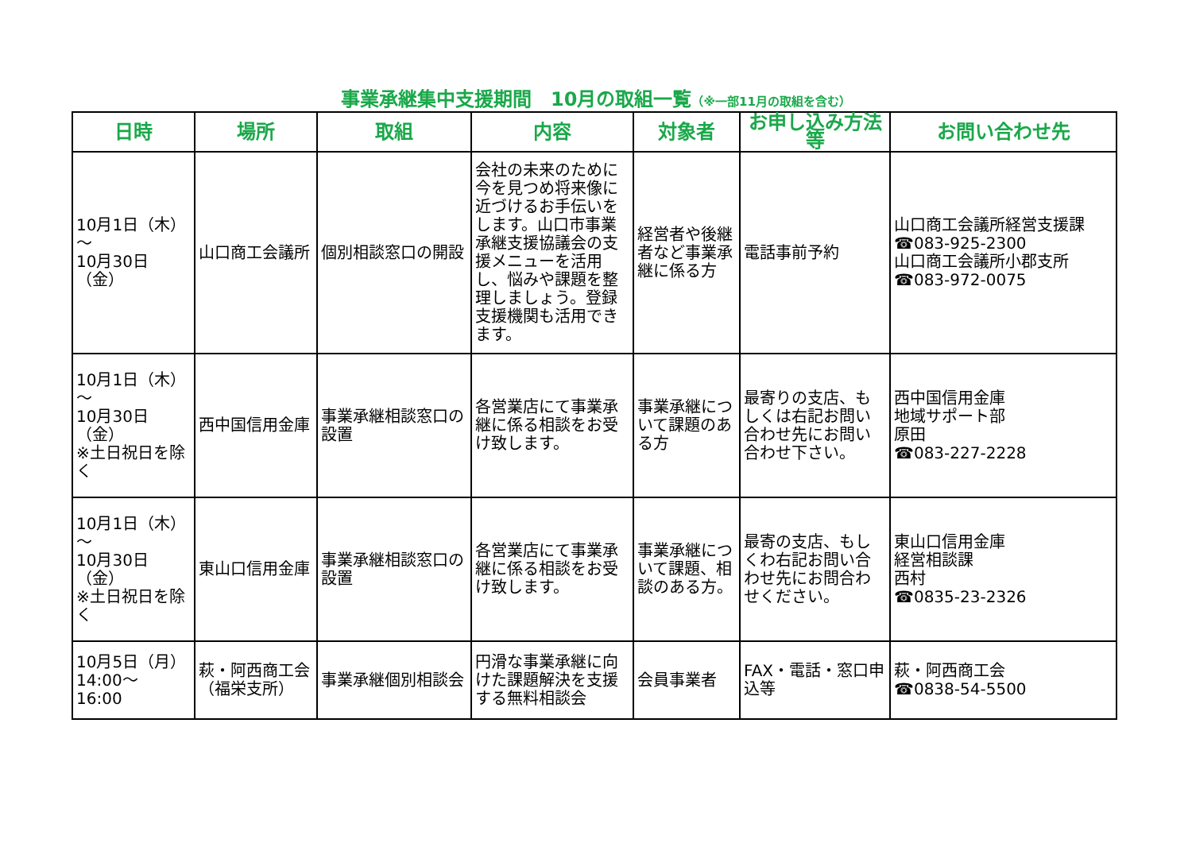事業承継集中支援期間　10月の取組一覧（※一部11月の取組を含む）
| 日時 | 場所 | 取組 | 内容 | 対象者 | お申し込み方法等 | お問い合わせ先 |
| --- | --- | --- | --- | --- | --- | --- |
| 10月1日（木） ～ 10月30日（金） | 山口商工会議所 | 個別相談窓口の開設 | 会社の未来のために今を見つめ将来像に近づけるお手伝いをします。山口市事業承継支援協議会の支援メニューを活用し、悩みや課題を整理しましょう。登録支援機関も活用できます。 | 経営者や後継者など事業承継に係る方 | 電話事前予約 | 山口商工会議所経営支援課 ☎083-925-2300 山口商工会議所小郡支所 ☎083-972-0075 |
| 10月1日（木） ～ 10月30日（金） ※土日祝日を除く | 西中国信用金庫 | 事業承継相談窓口の設置 | 各営業店にて事業承継に係る相談をお受け致します。 | 事業承継について課題のある方 | 最寄りの支店、もしくは右記お問い合わせ先にお問い合わせ下さい。 | 西中国信用金庫 地域サポート部 原田 ☎083-227-2228 |
| 10月1日（木） ～ 10月30日（金） ※土日祝日を除く | 東山口信用金庫 | 事業承継相談窓口の設置 | 各営業店にて事業承継に係る相談をお受け致します。 | 事業承継について課題、相談のある方。 | 最寄の支店、もしくわ右記お問い合わせ先にお問合わせください。 | 東山口信用金庫 経営相談課 西村 ☎0835-23-2326 |
| 10月5日（月） 14:00～ 16:00 | 萩・阿西商工会（福栄支所） | 事業承継個別相談会 | 円滑な事業承継に向けた課題解決を支援する無料相談会 | 会員事業者 | FAX・電話・窓口申込等 | 萩・阿西商工会 ☎0838-54-5500 |